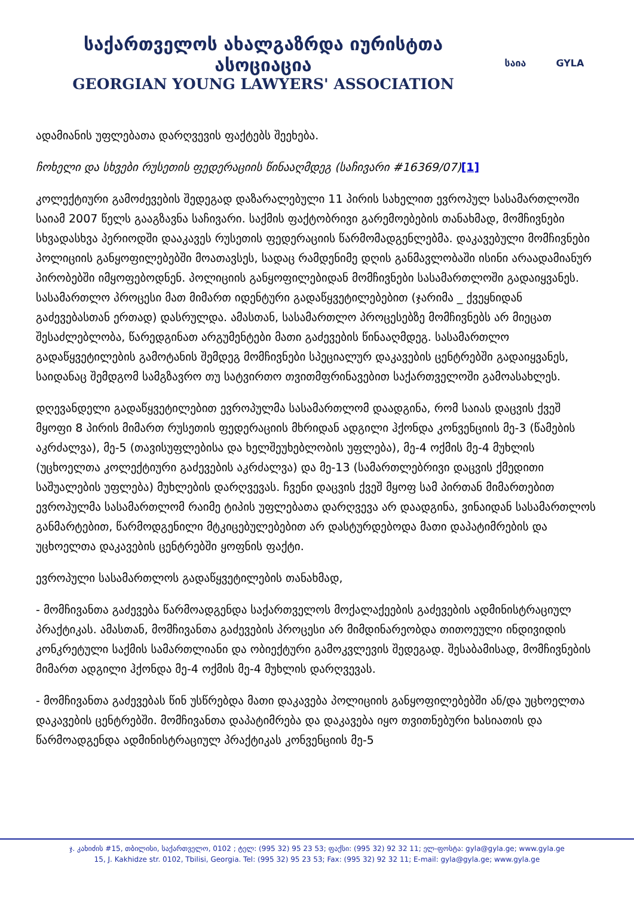საქართველოს ახალგაზრდა იურისტთა ასოციაცია
GEORGIAN YOUNG LAWYERS' ASSOCIATION
საია GYLA
ადამიანის უფლებათა დარღვევის ფაქტებს შეეხება.
ჩოხელი და სხვები რუსეთის ფედერაციის წინააღმდეგ (საჩივარი #16369/07)[1]
კოლექტიური გამოძევების შედეგად დაზარალებული 11 პირის სახელით ევროპულ სასამართლოში საიამ 2007 წელს გააგზავნა საჩივარი. საქმის ფაქტობრივი გარემოებების თანახმად, მომჩივნები სხვადასხვა პერიოდში დააკავეს რუსეთის ფედერაციის წარმომადგენლებმა. დაკავებული მომჩივნები პოლიციის განყოფილებებში მოათავსეს, სადაც რამდენიმე დღის განმავლობაში ისინი არაადამიანურ პირობებში იმყოფებოდნენ. პოლიციის განყოფილებიდან მომჩივნები სასამართლოში გადაიყვანეს. სასამართლო პროცესი მათ მიმართ იდენტური გადაწყვეტილებებით (ჯარიმა _ ქვეყნიდან გაძევებასთან ერთად) დასრულდა. ამასთან, სასამართლო პროცესებზე მომჩივნებს არ მიეცათ შესაძლებლობა, წარედგინათ არგუმენტები მათი გაძევების წინააღმდეგ. სასამართლო გადაწყვეტილების გამოტანის შემდეგ მომჩივნები სპეციალურ დაკავების ცენტრებში გადაიყვანეს, საიდანაც შემდგომ სამგზავრო თუ სატვირთო თვითმფრინავებით საქართველოში გამოასახლეს.
დღევანდელი გადაწყვეტილებით ევროპულმა სასამართლომ დაადგინა, რომ საიას დაცვის ქვეშ მყოფი 8 პირის მიმართ რუსეთის ფედერაციის მხრიდან ადგილი ჰქონდა კონვენციის მე-3 (წამების აკრძალვა), მე-5 (თავისუფლებისა და ხელშეუხებლობის უფლება), მე-4 ოქმის მე-4 მუხლის (უცხოელთა კოლექტიური გაძევების აკრძალვა) და მე-13 (სამართლებრივი დაცვის ქმედითი საშუალების უფლება) მუხლების დარღვევას. ჩვენი დაცვის ქვეშ მყოფ სამ პირთან მიმართებით ევროპულმა სასამართლომ რაიმე ტიპის უფლებათა დარღვევა არ დაადგინა, ვინაიდან სასამართლოს განმარტებით, წარმოდგენილი მტკიცებულებებით არ დასტურდებოდა მათი დაპატიმრების და უცხოელთა დაკავების ცენტრებში ყოფნის ფაქტი.
ევროპული სასამართლოს გადაწყვეტილების თანახმად,
- მომჩივანთა გაძევება წარმოადგენდა საქართველოს მოქალაქეების გაძევების ადმინისტრაციულ პრაქტიკას. ამასთან, მომჩივანთა გაძევების პროცესი არ მიმდინარეობდა თითოეული ინდივიდის კონკრეტული საქმის სამართლიანი და ობიექტური გამოკვლევის შედეგად. შესაბამისად, მომჩივნების მიმართ ადგილი ჰქონდა მე-4 ოქმის მე-4 მუხლის დარღვევას.
- მომჩივანთა გაძევებას წინ უსწრებდა მათი დაკავება პოლიციის განყოფილებებში ან/და უცხოელთა დაკავების ცენტრებში. მომჩივანთა დაპატიმრება და დაკავება იყო თვითნებური ხასიათის და წარმოადგენდა ადმინისტრაციულ პრაქტიკას კონვენციის მე-5
ჯ. კახიძის #15, თბილისი, საქართველო, 0102 ; ტელ: (995 32) 95 23 53; ფაქსი: (995 32) 92 32 11; ელ-ფოსტა: gyla@gyla.ge; www.gyla.ge
15, J. Kakhidze str. 0102, Tbilisi, Georgia. Tel: (995 32) 95 23 53; Fax: (995 32) 92 32 11; E-mail: gyla@gyla.ge; www.gyla.ge